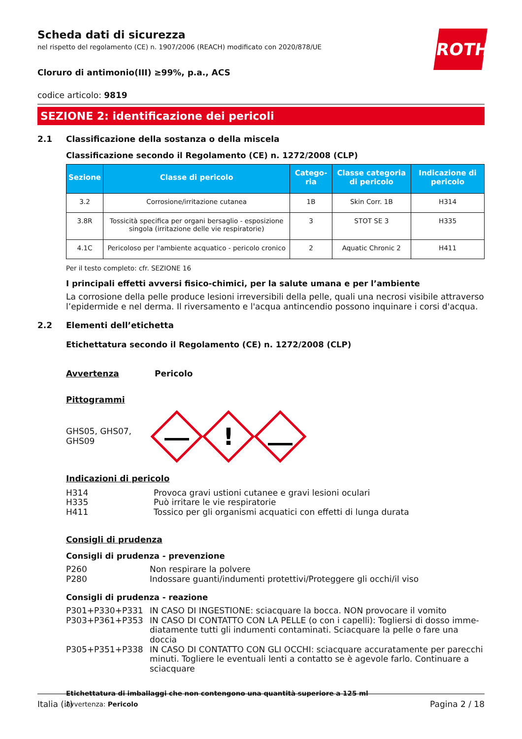ROTH
Scheda dati di sicurezza
nel rispetto del regolamento (CE) n. 1907/2006 (REACH) modificato con 2020/878/UE
Cloruro di antimonio(III) ≥99%, p.a., ACS
codice articolo: 9819
SEZIONE 2: identificazione dei pericoli
2.1 Classificazione della sostanza o della miscela
Classificazione secondo il Regolamento (CE) n. 1272/2008 (CLP)
| Sezione | Classe di pericolo | Catego-ria | Classe categoria di pericolo | Indicazione di pericolo |
| --- | --- | --- | --- | --- |
| 3.2 | Corrosione/irritazione cutanea | 1B | Skin Corr. 1B | H314 |
| 3.8R | Tossicità specifica per organi bersaglio - esposizione singola (irritazione delle vie respiratorie) | 3 | STOT SE 3 | H335 |
| 4.1C | Pericoloso per l'ambiente acquatico - pericolo cronico | 2 | Aquatic Chronic 2 | H411 |
Per il testo completo: cfr. SEZIONE 16
I principali effetti avversi fisico-chimici, per la salute umana e per l’ambiente
La corrosione della pelle produce lesioni irreversibili della pelle, quali una necrosi visibile attraverso l’epidermide e nel derma. Il riversamento e l'acqua antincendio possono inquinare i corsi d'acqua.
2.2 Elementi dell’etichetta
Etichettatura secondo il Regolamento (CE) n. 1272/2008 (CLP)
Avvertenza Pericolo
Pittogrammi
GHS05, GHS07,
GHS09
!
Indicazioni di pericolo
H314 Provoca gravi ustioni cutanee e gravi lesioni oculari
H335 Può irritare le vie respiratorie
H411 Tossico per gli organismi acquatici con effetti di lunga durata
Consigli di prudenza
Consigli di prudenza - prevenzione
P260 Non respirare la polvere
P280 Indossare guanti/indumenti protettivi/Proteggere gli occhi/il viso
Consigli di prudenza - reazione
P301+P330+P331 IN CASO DI INGESTIONE: sciacquare la bocca. NON provocare il vomito
P303+P361+P353 IN CASO DI CONTATTO CON LA PELLE (o con i capelli): Togliersi di dosso imme­diatamente tutti gli indumenti contaminati. Sciacquare la pelle o fare una doccia
P305+P351+P338 IN CASO DI CONTATTO CON GLI OCCHI: sciacquare accuratamente per parecchi minuti. Togliere le eventuali lenti a contatto se è agevole farlo. Continuare a sciacquare
Etichettatura di imballaggi che non contengono una quantità superiore a 125 ml
Avvertenza: Pericolo
Italia (it) Pagina 2 / 18